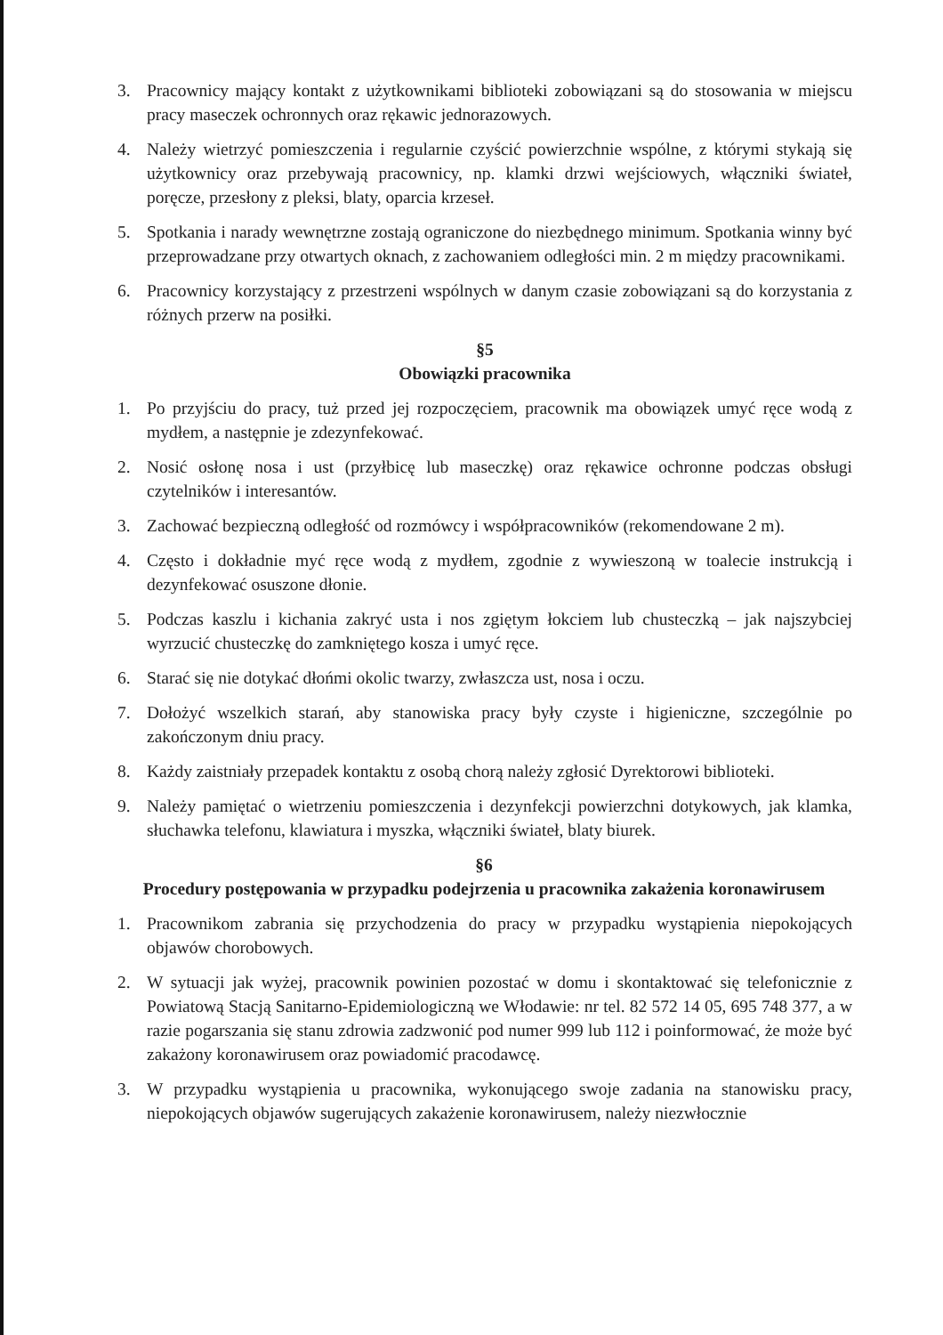3. Pracownicy mający kontakt z użytkownikami biblioteki zobowiązani są do stosowania w miejscu pracy maseczek ochronnych oraz rękawic jednorazowych.
4. Należy wietrzyć pomieszczenia i regularnie czyścić powierzchnie wspólne, z którymi stykają się użytkownicy oraz przebywają pracownicy, np. klamki drzwi wejściowych, włączniki świateł, poręcze, przesłony z pleksi, blaty, oparcia krzeseł.
5. Spotkania i narady wewnętrzne zostają ograniczone do niezbędnego minimum. Spotkania winny być przeprowadzane przy otwartych oknach, z zachowaniem odległości min. 2 m między pracownikami.
6. Pracownicy korzystający z przestrzeni wspólnych w danym czasie zobowiązani są do korzystania z różnych przerw na posiłki.
§5
Obowiązki pracownika
1. Po przyjściu do pracy, tuż przed jej rozpoczęciem, pracownik ma obowiązek umyć ręce wodą z mydłem, a następnie je zdezynfekować.
2. Nosić osłonę nosa i ust (przyłbicę lub maseczkę) oraz rękawice ochronne podczas obsługi czytelników i interesantów.
3. Zachować bezpieczną odległość od rozmówcy i współpracowników (rekomendowane 2 m).
4. Często i dokładnie myć ręce wodą z mydłem, zgodnie z wywieszoną w toalecie instrukcją i dezynfekować osuszone dłonie.
5. Podczas kaszlu i kichania zakryć usta i nos zgiętym łokciem lub chusteczką – jak najszybciej wyrzucić chusteczkę do zamkniętego kosza i umyć ręce.
6. Starać się nie dotykać dłońmi okolic twarzy, zwłaszcza ust, nosa i oczu.
7. Dołożyć wszelkich starań, aby stanowiska pracy były czyste i higieniczne, szczególnie po zakończonym dniu pracy.
8. Każdy zaistniały przepadek kontaktu z osobą chorą należy zgłosić Dyrektorowi biblioteki.
9. Należy pamiętać o wietrzeniu pomieszczenia i dezynfekcji powierzchni dotykowych, jak klamka, słuchawka telefonu, klawiatura i myszka, włączniki świateł, blaty biurek.
§6
Procedury postępowania w przypadku podejrzenia u pracownika zakażenia koronawirusem
1. Pracownikom zabrania się przychodzenia do pracy w przypadku wystąpienia niepokojących objawów chorobowych.
2. W sytuacji jak wyżej, pracownik powinien pozostać w domu i skontaktować się telefonicznie z Powiatową Stacją Sanitarno-Epidemiologiczną we Włodawie: nr tel. 82 572 14 05, 695 748 377, a w razie pogarszania się stanu zdrowia zadzwonić pod numer 999 lub 112 i poinformować, że może być zakażony koronawirusem oraz powiadomić pracodawcę.
3. W przypadku wystąpienia u pracownika, wykonującego swoje zadania na stanowisku pracy, niepokojących objawów sugerujących zakażenie koronawirusem, należy niezwłocznie